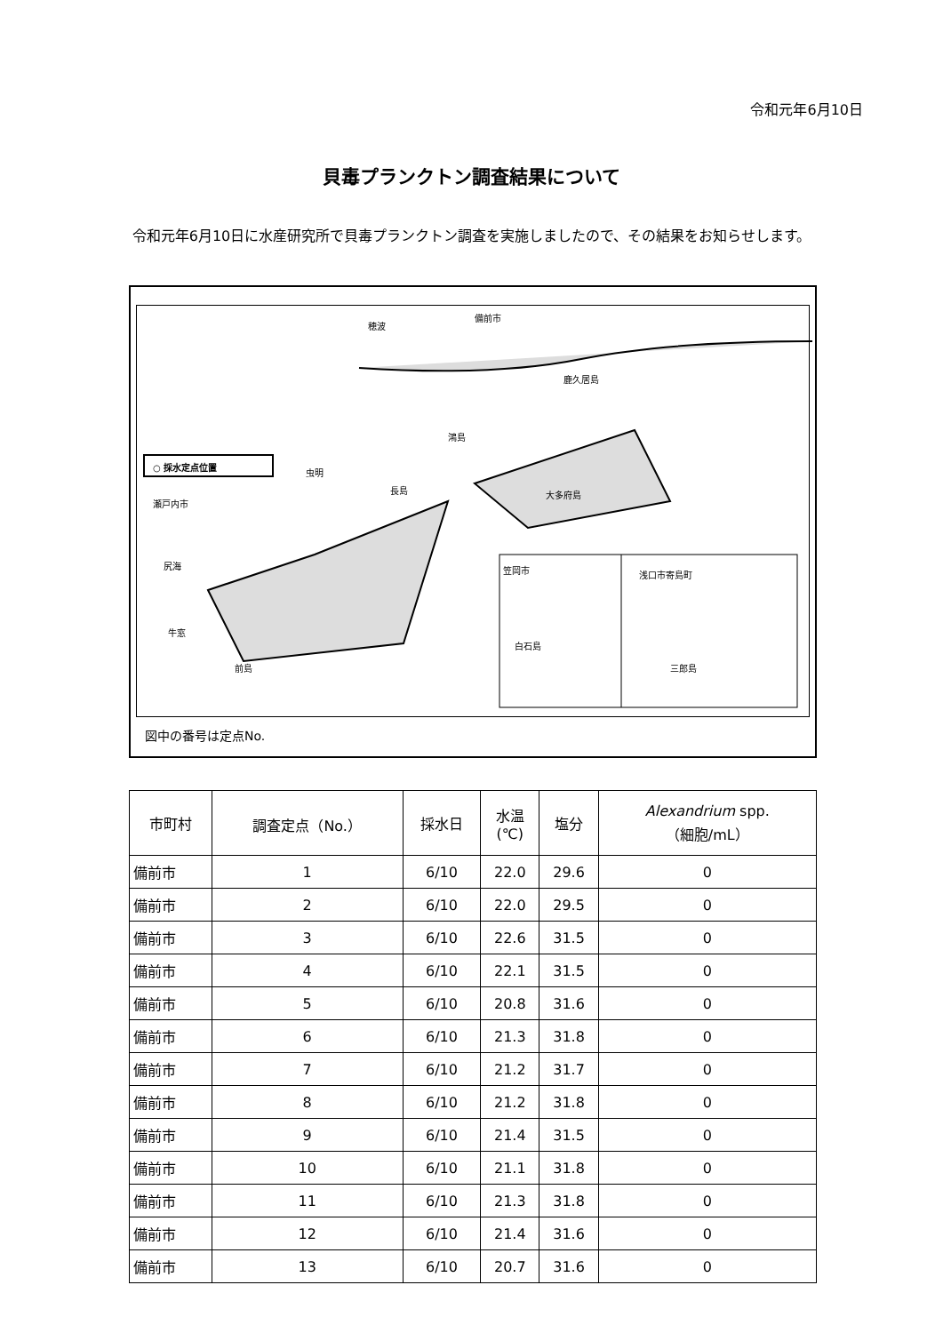令和元年6月10日
貝毒プランクトン調査結果について
令和元年6月10日に水産研究所で貝毒プランクトン調査を実施しましたので、その結果をお知らせします。
備前市
穂波
鹿久居島
○ 採水定点位置
瀬戸内市
虫明
長島
鴻島
大多府島
尻海
牛窓
前島
笠岡市
白石島
浅口市寄島町
三郎島
図中の番号は定点No.
| 市町村 | 調査定点（No.） | 採水日 | 水温 (℃) | 塩分 | Alexandrium spp. （細胞/mL） |
| --- | --- | --- | --- | --- | --- |
| 備前市 | 1 | 6/10 | 22.0 | 29.6 | 0 |
| 備前市 | 2 | 6/10 | 22.0 | 29.5 | 0 |
| 備前市 | 3 | 6/10 | 22.6 | 31.5 | 0 |
| 備前市 | 4 | 6/10 | 22.1 | 31.5 | 0 |
| 備前市 | 5 | 6/10 | 20.8 | 31.6 | 0 |
| 備前市 | 6 | 6/10 | 21.3 | 31.8 | 0 |
| 備前市 | 7 | 6/10 | 21.2 | 31.7 | 0 |
| 備前市 | 8 | 6/10 | 21.2 | 31.8 | 0 |
| 備前市 | 9 | 6/10 | 21.4 | 31.5 | 0 |
| 備前市 | 10 | 6/10 | 21.1 | 31.8 | 0 |
| 備前市 | 11 | 6/10 | 21.3 | 31.8 | 0 |
| 備前市 | 12 | 6/10 | 21.4 | 31.6 | 0 |
| 備前市 | 13 | 6/10 | 20.7 | 31.6 | 0 |